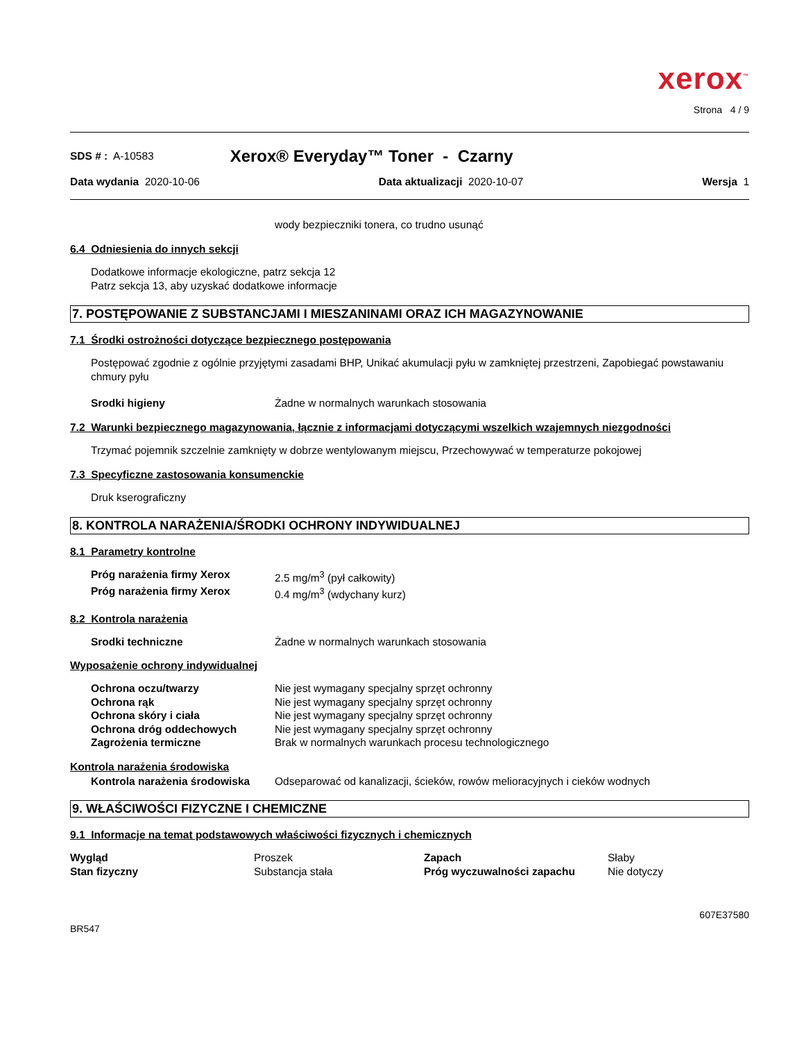xerox<sup>™</sup>
Strona 4 / 9
SDS # : A-10583 Xerox® Everyday™ Toner - Czarny
Data wydania 2020-10-06 Data aktualizacji 2020-10-07 Wersja 1
wody bezpieczniki tonera, co trudno usunąć
6.4 Odniesienia do innych sekcji
Dodatkowe informacje ekologiczne, patrz sekcja 12
Patrz sekcja 13, aby uzyskać dodatkowe informacje
7. POSTĘPOWANIE Z SUBSTANCJAMI I MIESZANINAMI ORAZ ICH MAGAZYNOWANIE
7.1 Środki ostrożności dotyczące bezpiecznego postępowania
Postępować zgodnie z ogólnie przyjętymi zasadami BHP, Unikać akumulacji pyłu w zamkniętej przestrzeni, Zapobiegać powstawaniu chmury pyłu
| Srodki higieny | Żadne w normalnych warunkach stosowania |
7.2 Warunki bezpiecznego magazynowania, łącznie z informacjami dotyczącymi wszelkich wzajemnych niezgodności
Trzymać pojemnik szczelnie zamknięty w dobrze wentylowanym miejscu, Przechowywać w temperaturze pokojowej
7.3 Specyficzne zastosowania konsumenckie
Druk kserograficzny
8. KONTROLA NARAŻENIA/ŚRODKI OCHRONY INDYWIDUALNEJ
8.1 Parametry kontrolne
| Próg narażenia firmy Xerox | 2.5 mg/m<sup>3</sup> (pył całkowity) |
| Próg narażenia firmy Xerox | 0.4 mg/m<sup>3</sup> (wdychany kurz) |
8.2 Kontrola narażenia
| Srodki techniczne | Żadne w normalnych warunkach stosowania |
Wyposażenie ochrony indywidualnej
| Ochrona oczu/twarzy | Nie jest wymagany specjalny sprzęt ochronny |
| Ochrona rąk | Nie jest wymagany specjalny sprzęt ochronny |
| Ochrona skóry i ciała | Nie jest wymagany specjalny sprzęt ochronny |
| Ochrona dróg oddechowych | Nie jest wymagany specjalny sprzęt ochronny |
| Zagrożenia termiczne | Brak w normalnych warunkach procesu technologicznego |
Kontrola narażenia środowiska
| Kontrola narażenia środowiska | Odseparować od kanalizacji, ścieków, rowów melioracyjnych i cieków wodnych |
9. WŁAŚCIWOŚCI FIZYCZNE I CHEMICZNE
9.1 Informacje na temat podstawowych właściwości fizycznych i chemicznych
| Wygląd | Proszek | Zapach | Słaby |
| Stan fizyczny | Substancja stała | Próg wyczuwalności zapachu | Nie dotyczy |
607E37580
BR547